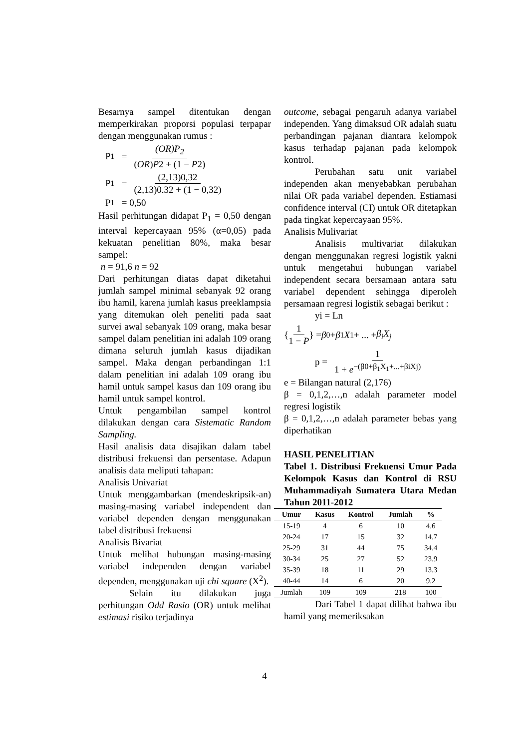Besarnya sampel ditentukan dengan memperkirakan proporsi populasi terpapar dengan menggunakan rumus :
P<sub>1</sub> = (OR)P<sub>2</sub> (OR)P2 + (1 − P2)
P<sub>1</sub> = (2,13)0,32 (2,13)0.32 + (1 − 0,32)
P<sub>1</sub> = 0,50
Hasil perhitungan didapat P<sub>1</sub> = 0,50 dengan interval kepercayaan 95% (α=0,05) pada kekuatan penelitian 80%, maka besar sampel:
n = 91,6 n = 92
Dari perhitungan diatas dapat diketahui jumlah sampel minimal sebanyak 92 orang ibu hamil, karena jumlah kasus preeklampsia yang ditemukan oleh peneliti pada saat survei awal sebanyak 109 orang, maka besar sampel dalam penelitian ini adalah 109 orang dimana seluruh jumlah kasus dijadikan sampel. Maka dengan perbandingan 1:1 dalam penelitian ini adalah 109 orang ibu hamil untuk sampel kasus dan 109 orang ibu hamil untuk sampel kontrol.
Untuk pengambilan sampel kontrol dilakukan dengan cara Sistematic Random Sampling.
Hasil analisis data disajikan dalam tabel distribusi frekuensi dan persentase. Adapun analisis data meliputi tahapan:
Analisis Univariat
Untuk menggambarkan (mendeskripsik-an) masing-masing variabel independent dan variabel dependen dengan menggunakan tabel distribusi frekuensi
Analisis Bivariat
Untuk melihat hubungan masing-masing variabel independen dengan variabel dependen, menggunakan uji chi square (X<sup>2</sup>).
Selain itu dilakukan juga perhitungan Odd Rasio (OR) untuk melihat estimasi risiko terjadinya
outcome, sebagai pengaruh adanya variabel independen. Yang dimaksud OR adalah suatu perbandingan pajanan diantara kelompok kasus terhadap pajanan pada kelompok kontrol.
Perubahan satu unit variabel independen akan menyebabkan perubahan nilai OR pada variabel dependen. Estiamasi confidence interval (CI) untuk OR ditetapkan pada tingkat kepercayaan 95%.
Analisis Mulivariat
Analisis multivariat dilakukan dengan menggunakan regresi logistik yakni untuk mengetahui hubungan variabel independent secara bersamaan antara satu variabel dependent sehingga diperoleh persamaan regresi logistik sebagai berikut :
yi = Ln
{ 1 1 − P } = β<sub>0</sub> + β<sub>1</sub> X<sub>1</sub> + ... + β<sub>i</sub>X<sub>j</sub>
p = 1 1 + e<sup>−(β0+β<sub>1</sub>X<sub>1</sub>+...+βiXj)</sup>
e = Bilangan natural (2,176)
β = 0,1,2,…,n adalah parameter model regresi logistik
β = 0,1,2,…,n adalah parameter bebas yang diperhatikan
HASIL PENELITIAN
Tabel 1. Distribusi Frekuensi Umur Pada Kelompok Kasus dan Kontrol di RSU Muhammadiyah Sumatera Utara Medan Tahun 2011-2012
| Umur | Kasus | Kontrol | Jumlah | % |
| --- | --- | --- | --- | --- |
| 15-19 | 4 | 6 | 10 | 4.6 |
| 20-24 | 17 | 15 | 32 | 14.7 |
| 25-29 | 31 | 44 | 75 | 34.4 |
| 30-34 | 25 | 27 | 52 | 23.9 |
| 35-39 | 18 | 11 | 29 | 13.3 |
| 40-44 | 14 | 6 | 20 | 9.2 |
| Jumlah | 109 | 109 | 218 | 100 |
Dari Tabel 1 dapat dilihat bahwa ibu hamil yang memeriksakan
4